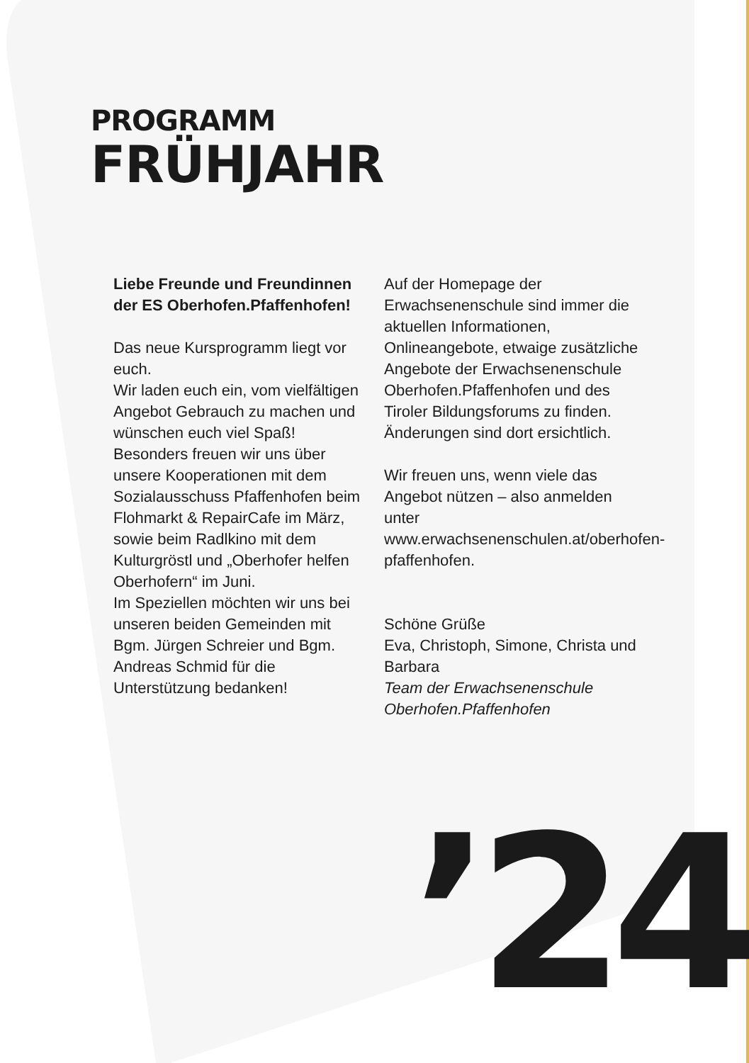PROGRAMM
FRÜHJAHR
Liebe Freunde und Freundinnen der ES Oberhofen.Pfaffenhofen!
Das neue Kursprogramm liegt vor euch.
Wir laden euch ein, vom vielfältigen Angebot Gebrauch zu machen und wünschen euch viel Spaß!
Besonders freuen wir uns über unsere Kooperationen mit dem Sozialausschuss Pfaffenhofen beim Flohmarkt & RepairCafe im März, sowie beim Radlkino mit dem Kulturgröstl und „Oberhofer helfen Oberhofern“ im Juni.
Im Speziellen möchten wir uns bei unseren beiden Gemeinden mit Bgm. Jürgen Schreier und Bgm. Andreas Schmid für die Unterstützung bedanken!
Auf der Homepage der Erwachsenenschule sind immer die aktuellen Informationen, Onlineangebote, etwaige zusätzliche Angebote der Erwachsenenschule Oberhofen.Pfaffenhofen und des Tiroler Bildungsforums zu finden. Änderungen sind dort ersichtlich.
Wir freuen uns, wenn viele das Angebot nützen – also anmelden unter www.erwachsenenschulen.at/oberhofen-pfaffenhofen.
Schöne Grüße
Eva, Christoph, Simone, Christa und Barbara
Team der Erwachsenenschule Oberhofen.Pfaffenhofen
’24